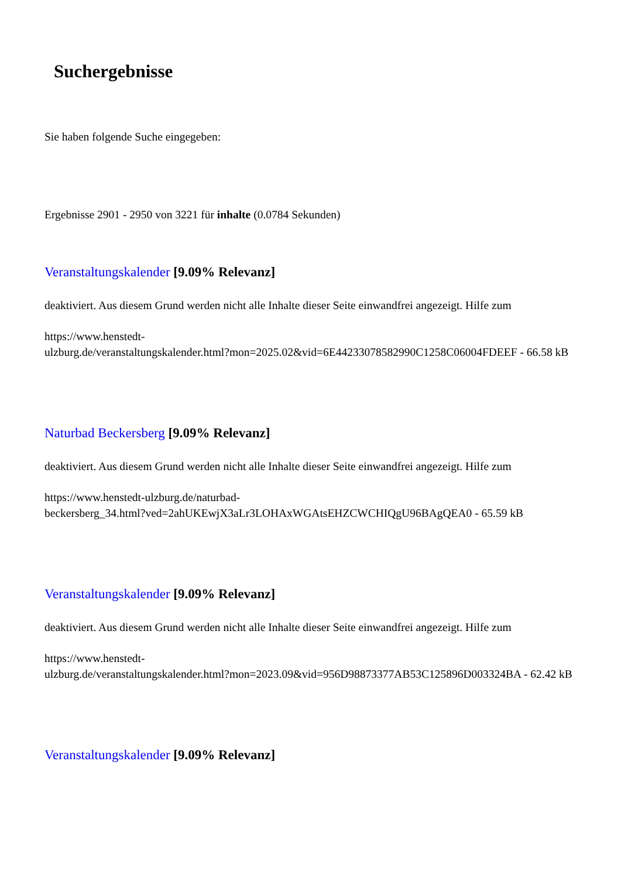Suchergebnisse
Sie haben folgende Suche eingegeben:
Ergebnisse 2901 - 2950 von 3221 für inhalte (0.0784 Sekunden)
Veranstaltungskalender [9.09% Relevanz]
deaktiviert. Aus diesem Grund werden nicht alle Inhalte dieser Seite einwandfrei angezeigt. Hilfe zum
https://www.henstedt-
ulzburg.de/veranstaltungskalender.html?mon=2025.02&vid=6E44233078582990C1258C06004FDEEF - 66.58 kB
Naturbad Beckersberg [9.09% Relevanz]
deaktiviert. Aus diesem Grund werden nicht alle Inhalte dieser Seite einwandfrei angezeigt. Hilfe zum
https://www.henstedt-ulzburg.de/naturbad-
beckersberg_34.html?ved=2ahUKEwjX3aLr3LOHAxWGAtsEHZCWCHIQgU96BAgQEA0 - 65.59 kB
Veranstaltungskalender [9.09% Relevanz]
deaktiviert. Aus diesem Grund werden nicht alle Inhalte dieser Seite einwandfrei angezeigt. Hilfe zum
https://www.henstedt-
ulzburg.de/veranstaltungskalender.html?mon=2023.09&vid=956D98873377AB53C125896D003324BA - 62.42 kB
Veranstaltungskalender [9.09% Relevanz]